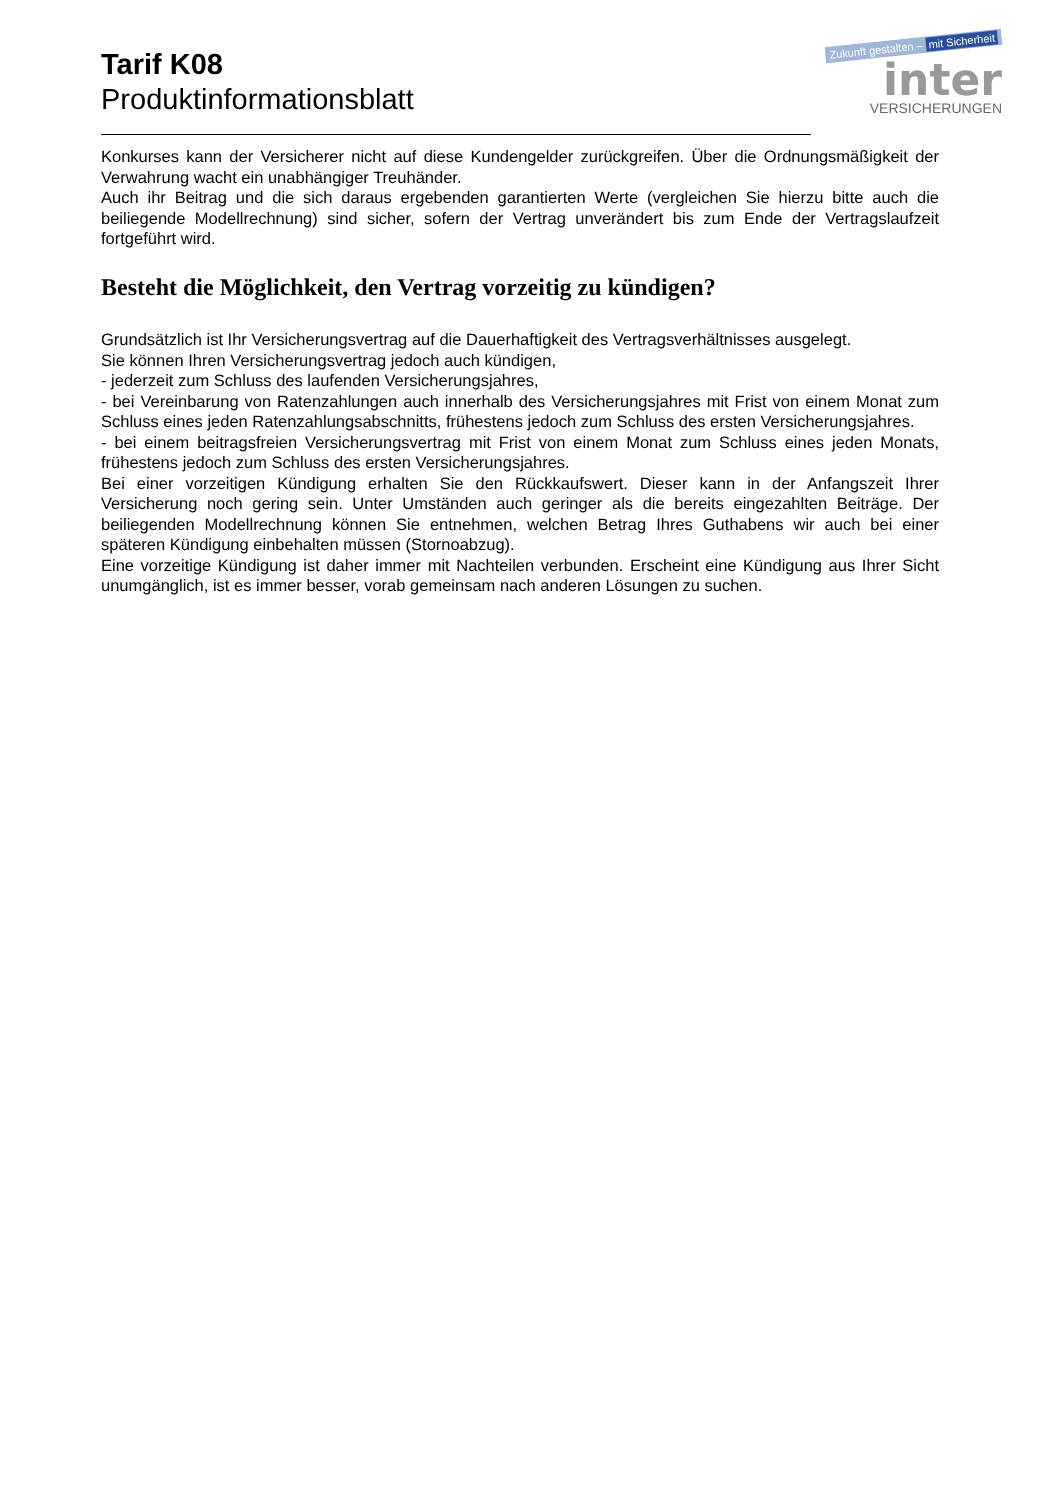Tarif K08
Produktinformationsblatt
Zukunft gestalten – mit Sicherheit
inter
VERSICHERUNGEN
Konkurses kann der Versicherer nicht auf diese Kundengelder zurückgreifen. Über die Ordnungsmäßigkeit der Verwahrung wacht ein unabhängiger Treuhänder.
Auch ihr Beitrag und die sich daraus ergebenden garantierten Werte (vergleichen Sie hierzu bitte auch die beiliegende Modellrechnung) sind sicher, sofern der Vertrag unverändert bis zum Ende der Vertragslaufzeit fortgeführt wird.
Besteht die Möglichkeit, den Vertrag vorzeitig zu kündigen?
Grundsätzlich ist Ihr Versicherungsvertrag auf die Dauerhaftigkeit des Vertragsverhältnisses ausgelegt.
Sie können Ihren Versicherungsvertrag jedoch auch kündigen,
- jederzeit zum Schluss des laufenden Versicherungsjahres,
- bei Vereinbarung von Ratenzahlungen auch innerhalb des Versicherungsjahres mit Frist von einem Monat zum Schluss eines jeden Ratenzahlungsabschnitts, frühestens jedoch zum Schluss des ersten Versicherungsjahres.
- bei einem beitragsfreien Versicherungsvertrag mit Frist von einem Monat zum Schluss eines jeden Monats, frühestens jedoch zum Schluss des ersten Versicherungsjahres.
Bei einer vorzeitigen Kündigung erhalten Sie den Rückkaufswert. Dieser kann in der Anfangszeit Ihrer Versicherung noch gering sein. Unter Umständen auch geringer als die bereits eingezahlten Beiträge. Der beiliegenden Modellrechnung können Sie entnehmen, welchen Betrag Ihres Guthabens wir auch bei einer späteren Kündigung einbehalten müssen (Stornoabzug).
Eine vorzeitige Kündigung ist daher immer mit Nachteilen verbunden. Erscheint eine Kündigung aus Ihrer Sicht unumgänglich, ist es immer besser, vorab gemeinsam nach anderen Lösungen zu suchen.